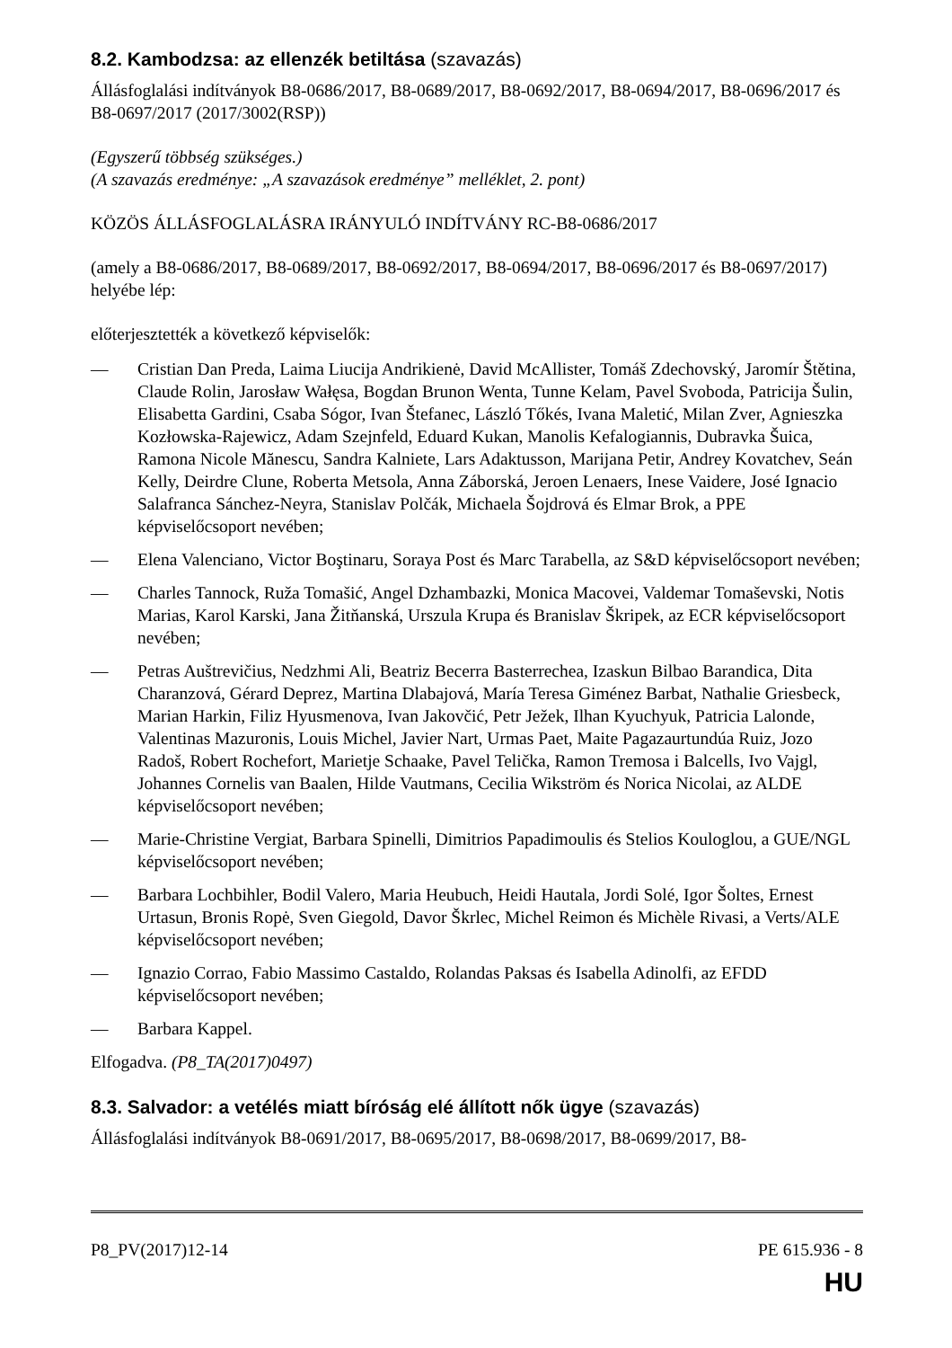8.2. Kambodzsa: az ellenzék betiltása (szavazás)
Állásfoglalási indítványok B8-0686/2017, B8-0689/2017, B8-0692/2017, B8-0694/2017, B8-0696/2017 és B8-0697/2017 (2017/3002(RSP))
(Egyszerű többség szükséges.)
(A szavazás eredménye: „A szavazások eredménye” melléklet, 2. pont)
KÖZÖS ÁLLÁSFOGLALÁSRA IRÁNYULÓ INDÍTVÁNY RC-B8-0686/2017
(amely a B8-0686/2017, B8-0689/2017, B8-0692/2017, B8-0694/2017, B8-0696/2017 és B8-0697/2017) helyébe lép:
előterjesztették a következő képviselők:
— Cristian Dan Preda, Laima Liucija Andrikienė, David McAllister, Tomáš Zdechovský, Jaromír Štětina, Claude Rolin, Jarosław Wałęsa, Bogdan Brunon Wenta, Tunne Kelam, Pavel Svoboda, Patricija Šulin, Elisabetta Gardini, Csaba Sógor, Ivan Štefanec, László Tőkés, Ivana Maletić, Milan Zver, Agnieszka Kozłowska-Rajewicz, Adam Szejnfeld, Eduard Kukan, Manolis Kefalogiannis, Dubravka Šuica, Ramona Nicole Mănescu, Sandra Kalniete, Lars Adaktusson, Marijana Petir, Andrey Kovatchev, Seán Kelly, Deirdre Clune, Roberta Metsola, Anna Záborská, Jeroen Lenaers, Inese Vaidere, José Ignacio Salafranca Sánchez-Neyra, Stanislav Polčák, Michaela Šojdrová és Elmar Brok, a PPE képviselőcsoport nevében;
— Elena Valenciano, Victor Boştinaru, Soraya Post és Marc Tarabella, az S&D képviselőcsoport nevében;
— Charles Tannock, Ruža Tomašić, Angel Dzhambazki, Monica Macovei, Valdemar Tomaševski, Notis Marias, Karol Karski, Jana Žitňanská, Urszula Krupa és Branislav Škripek, az ECR képviselőcsoport nevében;
— Petras Auštrevičius, Nedzhmi Ali, Beatriz Becerra Basterrechea, Izaskun Bilbao Barandica, Dita Charanzová, Gérard Deprez, Martina Dlabajová, María Teresa Giménez Barbat, Nathalie Griesbeck, Marian Harkin, Filiz Hyusmenova, Ivan Jakovčić, Petr Ježek, Ilhan Kyuchyuk, Patricia Lalonde, Valentinas Mazuronis, Louis Michel, Javier Nart, Urmas Paet, Maite Pagazaurtundúa Ruiz, Jozo Radoš, Robert Rochefort, Marietje Schaake, Pavel Telička, Ramon Tremosa i Balcells, Ivo Vajgl, Johannes Cornelis van Baalen, Hilde Vautmans, Cecilia Wikström és Norica Nicolai, az ALDE képviselőcsoport nevében;
— Marie-Christine Vergiat, Barbara Spinelli, Dimitrios Papadimoulis és Stelios Kouloglou, a GUE/NGL képviselőcsoport nevében;
— Barbara Lochbihler, Bodil Valero, Maria Heubuch, Heidi Hautala, Jordi Solé, Igor Šoltes, Ernest Urtasun, Bronis Ropė, Sven Giegold, Davor Škrlec, Michel Reimon és Michèle Rivasi, a Verts/ALE képviselőcsoport nevében;
— Ignazio Corrao, Fabio Massimo Castaldo, Rolandas Paksas és Isabella Adinolfi, az EFDD képviselőcsoport nevében;
— Barbara Kappel.
Elfogadva. (P8_TA(2017)0497)
8.3. Salvador: a vetélés miatt bíróság elé állított nők ügye (szavazás)
Állásfoglalási indítványok B8-0691/2017, B8-0695/2017, B8-0698/2017, B8-0699/2017, B8-
P8_PV(2017)12-14 PE 615.936 - 8
HU